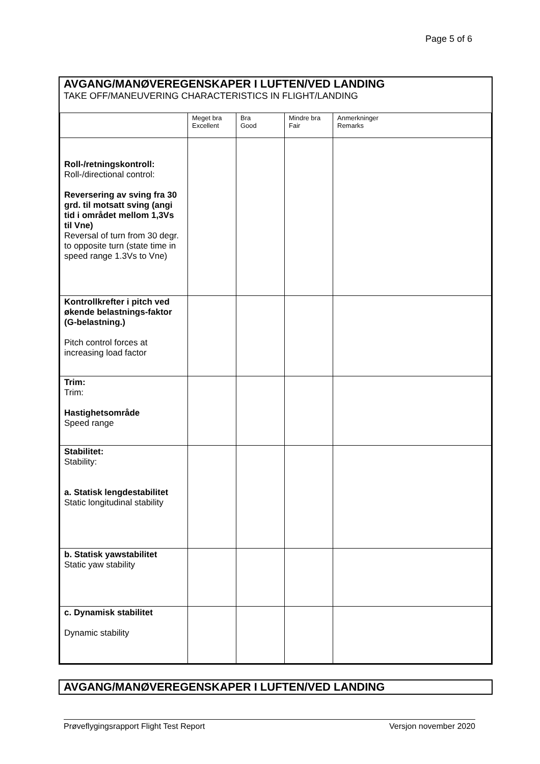Page 5 of 6
AVGANG/MANØVEREGENSKAPER I LUFTEN/VED LANDING
TAKE OFF/MANEUVERING CHARACTERISTICS IN FLIGHT/LANDING
| | Meget bra Excellent | Bra Good | Mindre bra Fair | Anmerkninger Remarks |
| Roll-/retningskontroll: Roll-/directional control: Reversering av sving fra 30 grd. til motsatt sving (angi tid i området mellom 1,3Vs til Vne) Reversal of turn from 30 degr. to opposite turn (state time in speed range 1.3Vs to Vne) | | | | |
| Kontrollkrefter i pitch ved økende belastnings-faktor (G-belastning.) Pitch control forces at increasing load factor | | | | |
| Trim: Trim: Hastighetsområde Speed range | | | | |
| Stabilitet: Stability: a. Statisk lengdestabilitet Static longitudinal stability | | | | |
| b. Statisk yawstabilitet Static yaw stability | | | | |
| c. Dynamisk stabilitet Dynamic stability | | | | |
AVGANG/MANØVEREGENSKAPER I LUFTEN/VED LANDING
Prøveflygingsrapport Flight Test Report Versjon november 2020